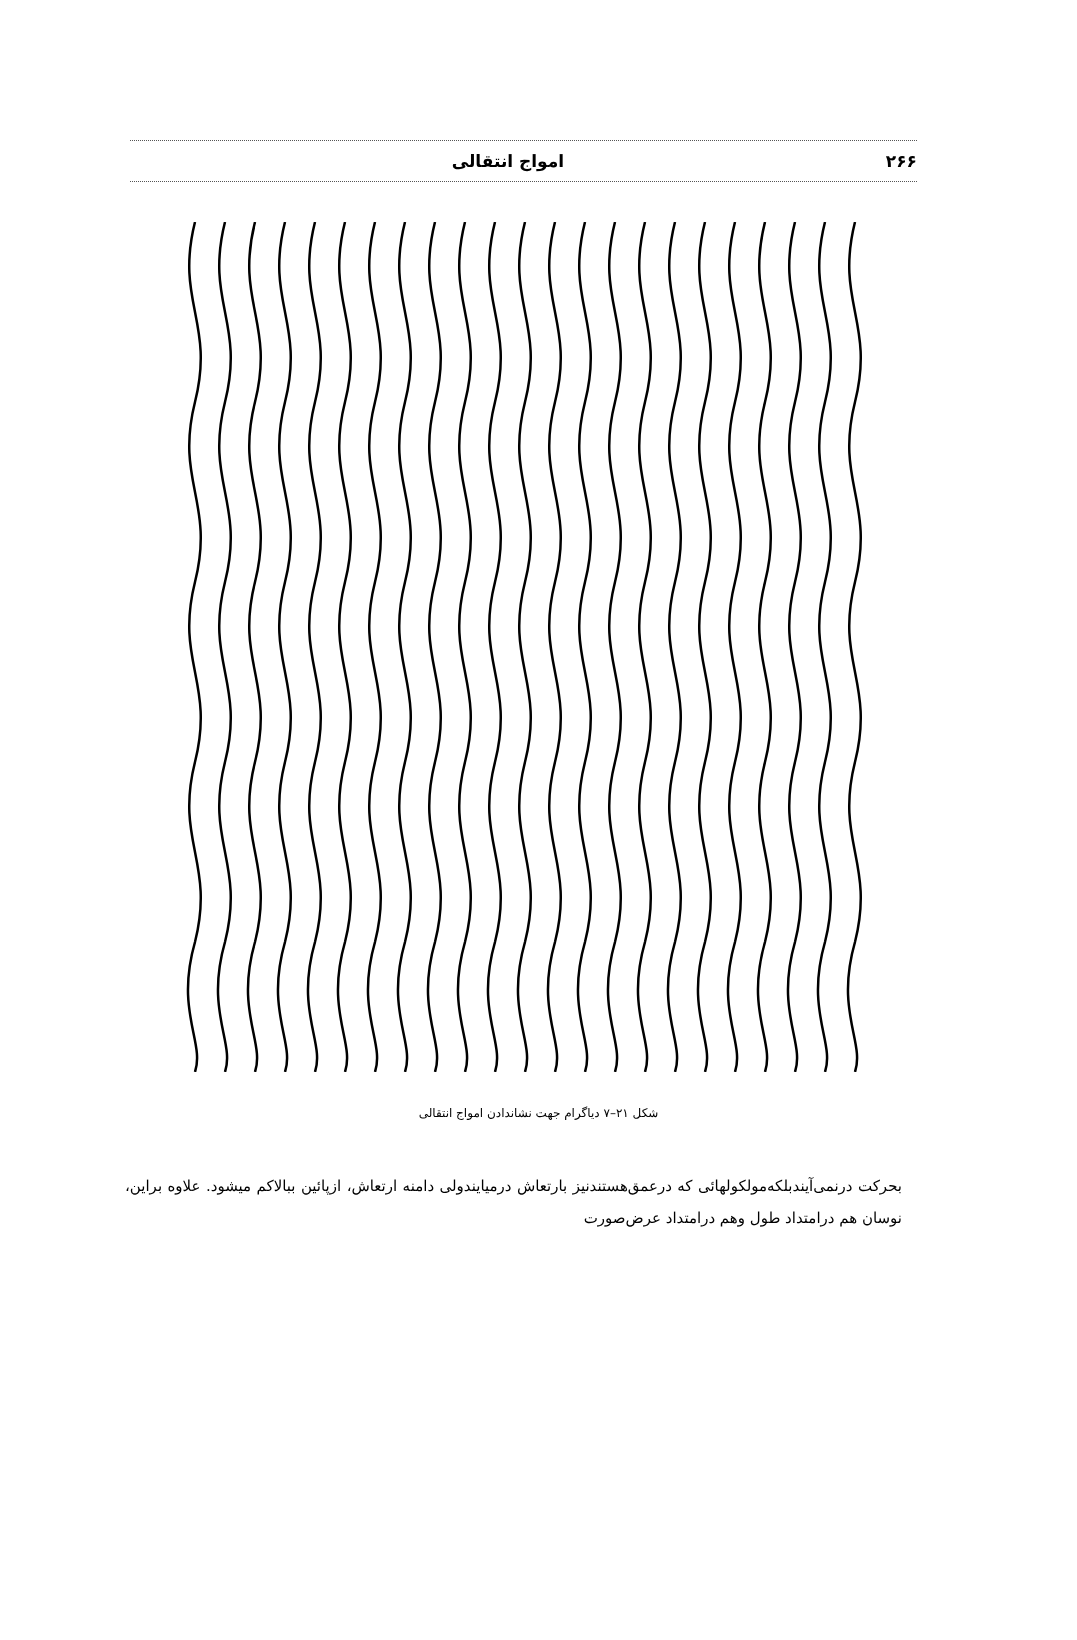۲۶۶ امواج انتقالی
شکل ۲۱–۷ دیاگرام جهت نشاندادن امواج انتقالی
بحرکت درنمی‌آیندبلکه‌مولکولهائی که درعمق‌هستندنیز بارتعاش درمیایندولی دامنه ارتعاش، ازپائین ببالاکم میشود. علاوه براین، نوسان هم درامتداد طول وهم درامتداد عرض‌صورت